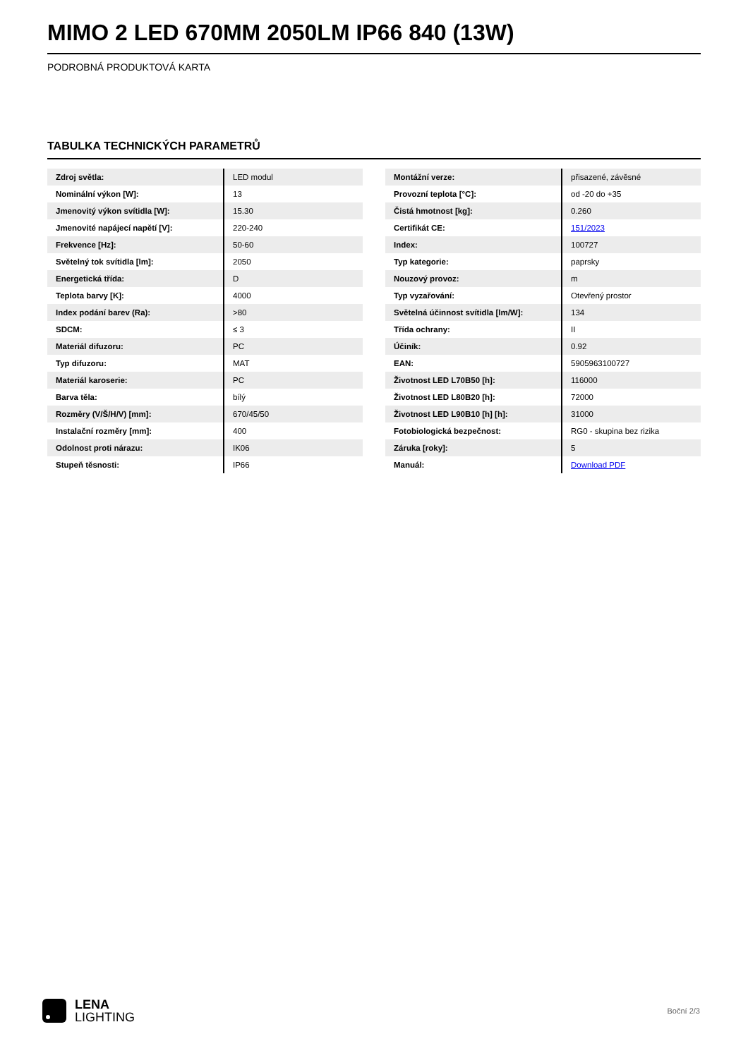MIMO 2 LED 670MM 2050LM IP66 840 (13W)
PODROBNÁ PRODUKTOVÁ KARTA
TABULKA TECHNICKÝCH PARAMETRŮ
| Zdroj světla: | LED modul |
| Nominální výkon [W]: | 13 |
| Jmenovitý výkon svítidla [W]: | 15.30 |
| Jmenovité napájecí napětí [V]: | 220-240 |
| Frekvence [Hz]: | 50-60 |
| Světelný tok svítidla [lm]: | 2050 |
| Energetická třída: | D |
| Teplota barvy [K]: | 4000 |
| Index podání barev (Ra): | >80 |
| SDCM: | ≤ 3 |
| Materiál difuzoru: | PC |
| Typ difuzoru: | MAT |
| Materiál karoserie: | PC |
| Barva těla: | bílý |
| Rozměry (V/Š/H/V) [mm]: | 670/45/50 |
| Instalační rozměry [mm]: | 400 |
| Odolnost proti nárazu: | IK06 |
| Stupeň těsnosti: | IP66 |
| Montážní verze: | přisazené, závěsné |
| Provozní teplota [°C]: | od -20 do +35 |
| Čistá hmotnost [kg]: | 0.260 |
| Certifikát CE: | 151/2023 |
| Index: | 100727 |
| Typ kategorie: | paprsky |
| Nouzový provoz: | m |
| Typ vyzařování: | Otevřený prostor |
| Světelná účinnost svítidla [lm/W]: | 134 |
| Třída ochrany: | II |
| Účiník: | 0.92 |
| EAN: | 5905963100727 |
| Životnost LED L70B50 [h]: | 116000 |
| Životnost LED L80B20 [h]: | 72000 |
| Životnost LED L90B10 [h] [h]: | 31000 |
| Fotobiologická bezpečnost: | RG0 - skupina bez rizika |
| Záruka [roky]: | 5 |
| Manuál: | Download PDF |
LENA
LIGHTING
Boční 2/3